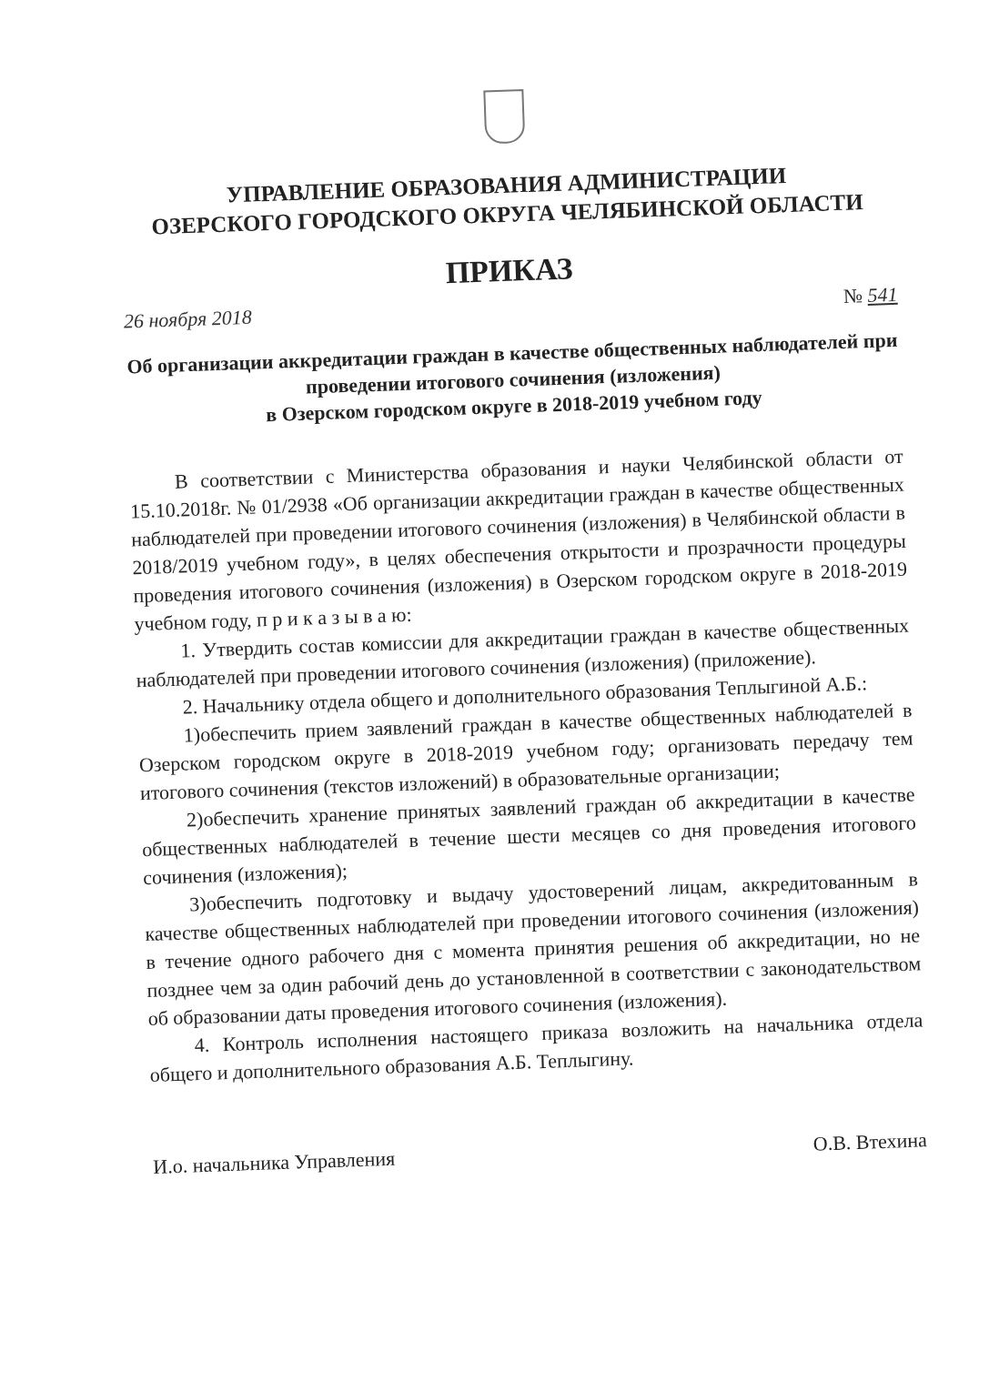УПРАВЛЕНИЕ ОБРАЗОВАНИЯ АДМИНИСТРАЦИИ
ОЗЕРСКОГО ГОРОДСКОГО ОКРУГА ЧЕЛЯБИНСКОЙ ОБЛАСТИ
ПРИКАЗ
26 ноября 2018 № 541
Об организации аккредитации граждан в качестве общественных наблюдателей при проведении итогового сочинения (изложения)
в Озерском городском округе в 2018-2019 учебном году
В соответствии с Министерства образования и науки Челябинской области от 15.10.2018г. № 01/2938 «Об организации аккредитации граждан в качестве общественных наблюдателей при проведении итогового сочинения (изложения) в Челябинской области в 2018/2019 учебном году», в целях обеспечения открытости и прозрачности процедуры проведения итогового сочинения (изложения) в Озерском городском округе в 2018-2019 учебном году, п р и к а з ы в а ю:
1. Утвердить состав комиссии для аккредитации граждан в качестве общественных наблюдателей при проведении итогового сочинения (изложения) (приложение).
2. Начальнику отдела общего и дополнительного образования Теплыгиной А.Б.:
1)обеспечить прием заявлений граждан в качестве общественных наблюдателей в Озерском городском округе в 2018-2019 учебном году; организовать передачу тем итогового сочинения (текстов изложений) в образовательные организации;
2)обеспечить хранение принятых заявлений граждан об аккредитации в качестве общественных наблюдателей в течение шести месяцев со дня проведения итогового сочинения (изложения);
3)обеспечить подготовку и выдачу удостоверений лицам, аккредитованным в качестве общественных наблюдателей при проведении итогового сочинения (изложения) в течение одного рабочего дня с момента принятия решения об аккредитации, но не позднее чем за один рабочий день до установленной в соответствии с законодательством об образовании даты проведения итогового сочинения (изложения).
4. Контроль исполнения настоящего приказа возложить на начальника отдела общего и дополнительного образования А.Б. Теплыгину.
И.о. начальника Управления О.В. Втехина